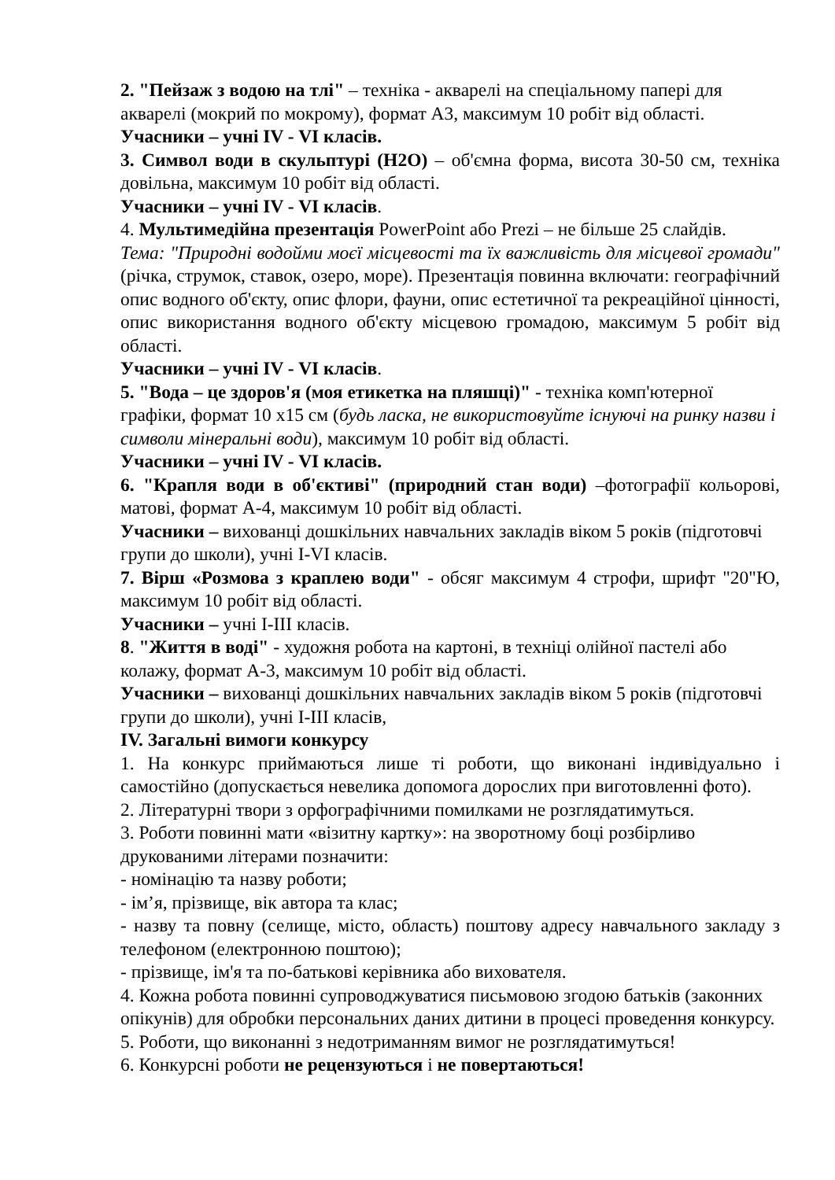2. "Пейзаж з водою на тлі" – техніка - акварелі на спеціальному папері для акварелі (мокрий по мокрому), формат А3, максимум 10 робіт від області.
Учасники – учні IV - VI класів.
3. Символ води в скульптурі (H2O) – об'ємна форма, висота 30-50 см, техніка довільна, максимум 10 робіт від області.
Учасники – учні IV - VI класів.
4. Мультимедійна презентація PowerPoint або Prezi – не більше 25 слайдів.
Тема: "Природні водойми моєї місцевості та їх важливість для місцевої громади" (річка, струмок, ставок, озеро, море). Презентація повинна включати: географічний опис водного об'єкту, опис флори, фауни, опис естетичної та рекреаційної цінності, опис використання водного об'єкту місцевою громадою, максимум 5 робіт від області.
Учасники – учні IV - VI класів.
5. "Вода – це здоров'я (моя етикетка на пляшці)" - техніка комп'ютерної графіки, формат 10 x15 см (будь ласка, не використовуйте існуючі на ринку назви і символи мінеральні води), максимум 10 робіт від області.
Учасники – учні IV - VI класів.
6. "Крапля води в об'єктиві" (природний стан води) –фотографії кольорові, матові, формат А-4, максимум 10 робіт від області.
Учасники – вихованці дошкільних навчальних закладів віком 5 років (підготовчі групи до школи), учні I-VI класів.
7. Вірш «Розмова з краплею води" - обсяг максимум 4 строфи, шрифт "20"Ю, максимум 10 робіт від області.
Учасники – учні I-III класів.
8. "Життя в воді" - художня робота на картоні, в техніці олійної пастелі або колажу, формат А-3, максимум 10 робіт від області.
Учасники – вихованці дошкільних навчальних закладів віком 5 років (підготовчі групи до школи), учні I-III класів,
IV. Загальні вимоги конкурсу
1. На конкурс приймаються лише ті роботи, що виконані індивідуально і самостійно (допускається невелика допомога дорослих при виготовленні фото).
2. Літературні твори з орфографічними помилками не розглядатимуться.
3. Роботи повинні мати «візитну картку»: на зворотному боці розбірливо друкованими літерами позначити:
- номінацію та назву роботи;
- ім’я, прізвище, вік автора та клас;
- назву та повну (селище, місто, область) поштову адресу навчального закладу з телефоном (електронною поштою);
- прізвище, ім'я та по-батькові керівника або вихователя.
4. Кожна робота повинні супроводжуватися письмовою згодою батьків (законних опікунів) для обробки персональних даних дитини в процесі проведення конкурсу.
5. Роботи, що виконанні з недотриманням вимог не розглядатимуться!
6. Конкурсні роботи не рецензуються і не повертаються!